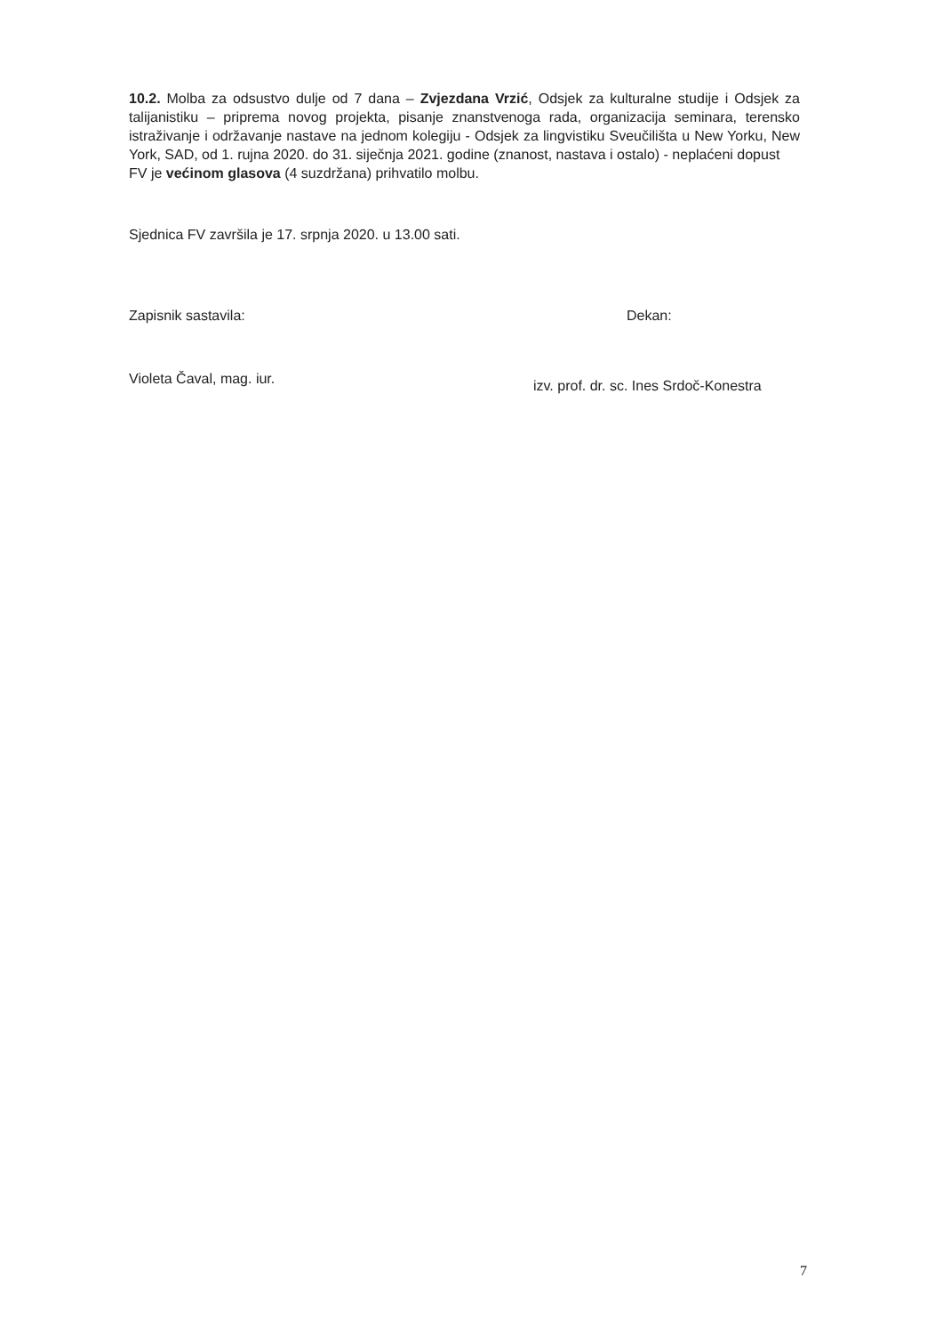10.2. Molba za odsustvo dulje od 7 dana – Zvjezdana Vrzić, Odsjek za kulturalne studije i Odsjek za talijanistiku – priprema novog projekta, pisanje znanstvenoga rada, organizacija seminara, terensko istraživanje i održavanje nastave na jednom kolegiju - Odsjek za lingvistiku Sveučilišta u New Yorku, New York, SAD, od 1. rujna 2020. do 31. siječnja 2021. godine (znanost, nastava i ostalo) - neplaćeni dopust
FV je većinom glasova (4 suzdržana) prihvatilo molbu.
Sjednica FV završila je 17. srpnja 2020. u 13.00 sati.
Zapisnik sastavila:
Violeta Čaval, mag. iur.
Dekan:
izv. prof. dr. sc. Ines Srdoč-Konestra
7